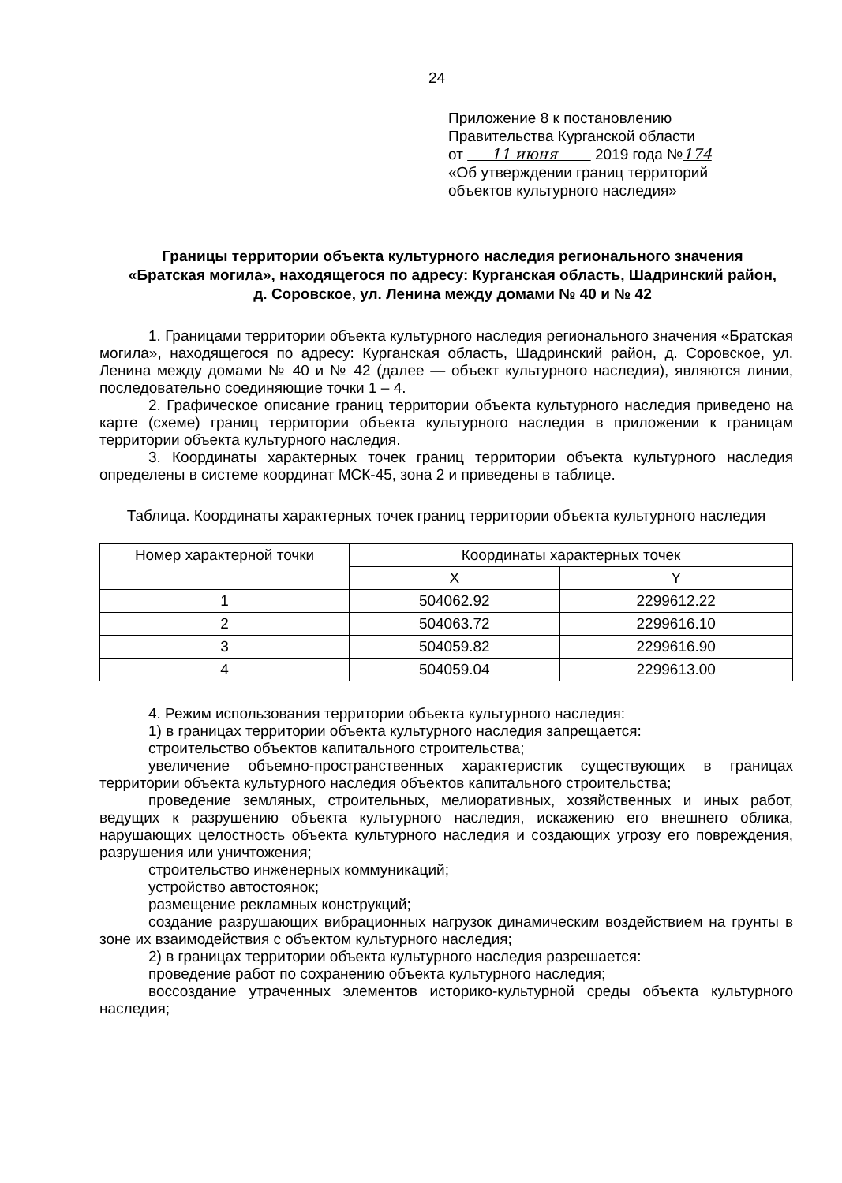24
Приложение 8 к постановлению
Правительства Курганской области
от 11 июня 2019 года №174
«Об утверждении границ территорий
объектов культурного наследия»
Границы территории объекта культурного наследия регионального значения «Братская могила», находящегося по адресу: Курганская область, Шадринский район, д. Соровское, ул. Ленина между домами № 40 и № 42
1. Границами территории объекта культурного наследия регионального значения «Братская могила», находящегося по адресу: Курганская область, Шадринский район, д. Соровское, ул. Ленина между домами № 40 и № 42 (далее — объект культурного наследия), являются линии, последовательно соединяющие точки 1 – 4.
2. Графическое описание границ территории объекта культурного наследия приведено на карте (схеме) границ территории объекта культурного наследия в приложении к границам территории объекта культурного наследия.
3. Координаты характерных точек границ территории объекта культурного наследия определены в системе координат МСК-45, зона 2 и приведены в таблице.
Таблица. Координаты характерных точек границ территории объекта культурного наследия
| Номер характерной точки | Координаты характерных точек | |
| --- | --- | --- |
| | X | Y |
| 1 | 504062.92 | 2299612.22 |
| 2 | 504063.72 | 2299616.10 |
| 3 | 504059.82 | 2299616.90 |
| 4 | 504059.04 | 2299613.00 |
4. Режим использования территории объекта культурного наследия:
1) в границах территории объекта культурного наследия запрещается:
строительство объектов капитального строительства;
увеличение объемно-пространственных характеристик существующих в границах территории объекта культурного наследия объектов капитального строительства;
проведение земляных, строительных, мелиоративных, хозяйственных и иных работ, ведущих к разрушению объекта культурного наследия, искажению его внешнего облика, нарушающих целостность объекта культурного наследия и создающих угрозу его повреждения, разрушения или уничтожения;
строительство инженерных коммуникаций;
устройство автостоянок;
размещение рекламных конструкций;
создание разрушающих вибрационных нагрузок динамическим воздействием на грунты в зоне их взаимодействия с объектом культурного наследия;
2) в границах территории объекта культурного наследия разрешается:
проведение работ по сохранению объекта культурного наследия;
воссоздание утраченных элементов историко-культурной среды объекта культурного наследия;